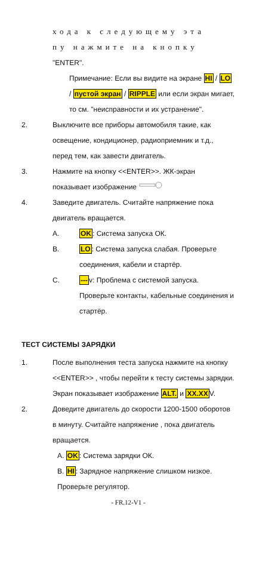хода к следующему эта
пу нажмите на кнопку
"ENTER".
Примечание: Если вы видите на экране HI / LO / пустой экран / RIPPLE или если экран мигает, то см. "неисправности и их устранение".
2. Выключите все приборы автомобиля такие, как освещение, кондиционер, радиоприемник и т.д., перед тем, как завести двигатель.
3. Нажмите на кнопку <<ENTER>>. ЖК-экран показывает изображение
4. Заведите двигатель. Считайте напряжение пока двигатель вращается.
A. OK: Система запуска ОК.
B. LO: Система запуска слабая. Проверьте соединения, кабели и стартёр.
C. ---v: Проблема с системой запуска. Проверьте контакты, кабельные соединения и стартёр.
ТЕСТ СИСТЕМЫ ЗАРЯДКИ
1. После выполнения теста запуска нажмите на кнопку <<ENTER>> , чтобы перейти к тесту системы зарядки. Экран показывает изображение ALT. и XX.XXV.
2. Доведите двигатель до скорости 1200-1500 оборотов в минуту. Считайте напряжение , пока двигатель вращается.
A. OK: Система зарядки ОК.
B. HI: Зарядное напряжение слишком низкое. Проверьте регулятор.
- FR.12-V1 -